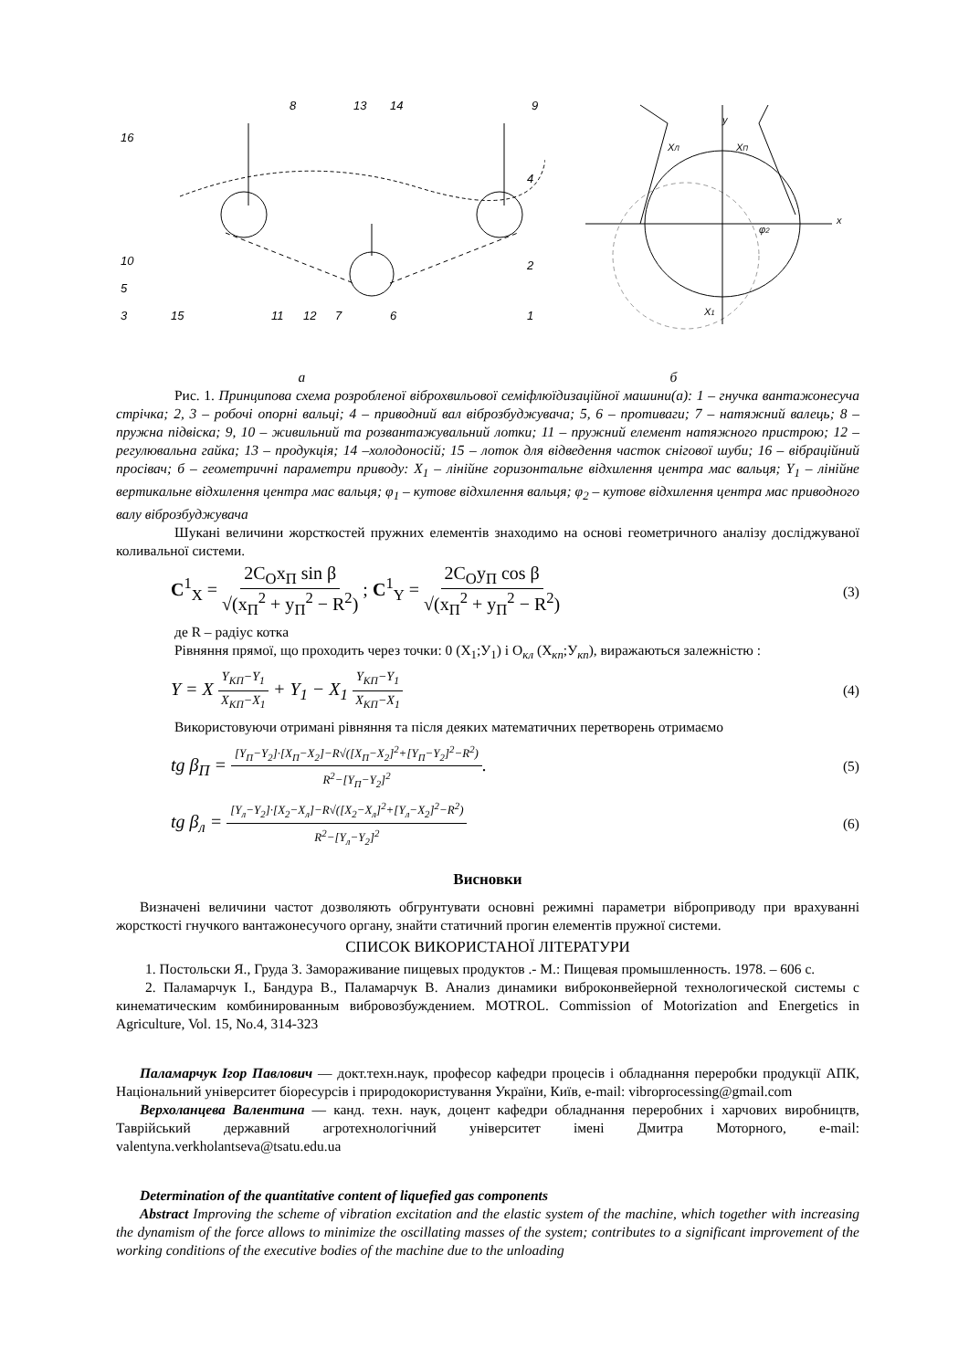8
13
14
9
16
4
10
5
2
3
15
11
12
7
6
1
y
x
XЛ
XП
X1
φ2
а б
Рис. 1. Принципова схема розробленої віброхвильової семіфлюїдизаційної машини(а): 1 – гнучка вантажонесуча стрічка; 2, 3 – робочі опорні вальці; 4 – приводний вал віброзбуджувача; 5, 6 – противаги; 7 – натяжний валець; 8 – пружна підвіска; 9, 10 – живильний та розвантажувальний лотки; 11 – пружний елемент натяжного пристрою; 12 – регулювальна гайка; 13 – продукція; 14 –холодоносій; 15 – лоток для відведення часток снігової шуби; 16 – вібраційний просівач; б – геометричні параметри приводу: X<sub>1</sub> – лінійне горизонтальне відхилення центра мас вальця; Y<sub>1</sub> – лінійне вертикальне відхилення центра мас вальця; φ<sub>1</sub> – кутове відхилення вальця; φ<sub>2</sub> – кутове відхилення центра мас приводного валу віброзбуджувача
Шукані величини жорсткостей пружних елементів знаходимо на основі геометричного аналізу досліджуваної коливальної системи.
C<sup>1</sup><sub>X</sub> = 2C<sub>O</sub>x<sub>П</sub> sin β √(x<sub>П</sub><sup>2</sup> + y<sub>П</sub><sup>2</sup> − R<sup>2</sup>) ; C<sup>1</sup><sub>Y</sub> = 2C<sub>O</sub>y<sub>П</sub> cos β √(x<sub>П</sub><sup>2</sup> + y<sub>П</sub><sup>2</sup> − R<sup>2</sup>) (3)
де R – радіус котка
Рівняння прямої, що проходить через точки: 0 (X<sub>1</sub>;У<sub>1</sub>) і О<sub>кл</sub> (X<sub>кп</sub>;У<sub>кп</sub>), виражаються залежністю :
Y = X Y<sub>KП</sub>−Y<sub>1</sub> X<sub>KП</sub>−X<sub>1</sub> + Y<sub>1</sub> − X<sub>1</sub> Y<sub>KП</sub>−Y<sub>1</sub> X<sub>KП</sub>−X<sub>1</sub> (4)
Використовуючи отримані рівняння та після деяких математичних перетворень отримаємо
tg β<sub>П</sub> = [Y<sub>П</sub>−Y<sub>2</sub>]·[X<sub>П</sub>−X<sub>2</sub>]−R√([X<sub>П</sub>−X<sub>2</sub>]<sup>2</sup>+[Y<sub>П</sub>−Y<sub>2</sub>]<sup>2</sup>−R<sup>2</sup>) R<sup>2</sup>−[Y<sub>П</sub>−Y<sub>2</sub>]<sup>2</sup>. (5)
tg β<sub>л</sub> = [Y<sub>л</sub>−Y<sub>2</sub>]·[X<sub>2</sub>−X<sub>л</sub>]−R√([X<sub>2</sub>−X<sub>л</sub>]<sup>2</sup>+[Y<sub>л</sub>−X<sub>2</sub>]<sup>2</sup>−R<sup>2</sup>) R<sup>2</sup>−[Y<sub>л</sub>−Y<sub>2</sub>]<sup>2</sup> (6)
Висновки
Визначені величини частот дозволяють обгрунтувати основні режимні параметри віброприводу при врахуванні жорсткості гнучкого вантажонесучого органу, знайти статичний прогин елементів пружної системи.
СПИСОК ВИКОРИСТАНОЇ ЛІТЕРАТУРИ
1. Постольски Я., Груда З. Замораживание пищевых продуктов .- М.: Пищевая промышленность. 1978. – 606 с.
2. Паламарчук І., Бандура В., Паламарчук В. Анализ динамики виброконвейерной технологической системы с кинематическим комбинированным вибровозбуждением. MOTROL. Commission of Motorization and Energetics in Agriculture, Vol. 15, No.4, 314-323
Паламарчук Ігор Павлович — докт.техн.наук, професор кафедри процесів і обладнання переробки продукції АПК, Національний університет біоресурсів і природокористування України, Київ, e-mail: vibroprocessing@gmail.com
Верхоланцева Валентина — канд. техн. наук, доцент кафедри обладнання переробних і харчових виробництв, Таврійський державний агротехнологічний університет імені Дмитра Моторного, e-mail: valentyna.verkholantseva@tsatu.edu.ua
Determination of the quantitative content of liquefied gas components
Abstract Improving the scheme of vibration excitation and the elastic system of the machine, which together with increasing the dynamism of the force allows to minimize the oscillating masses of the system; contributes to a significant improvement of the working conditions of the executive bodies of the machine due to the unloading